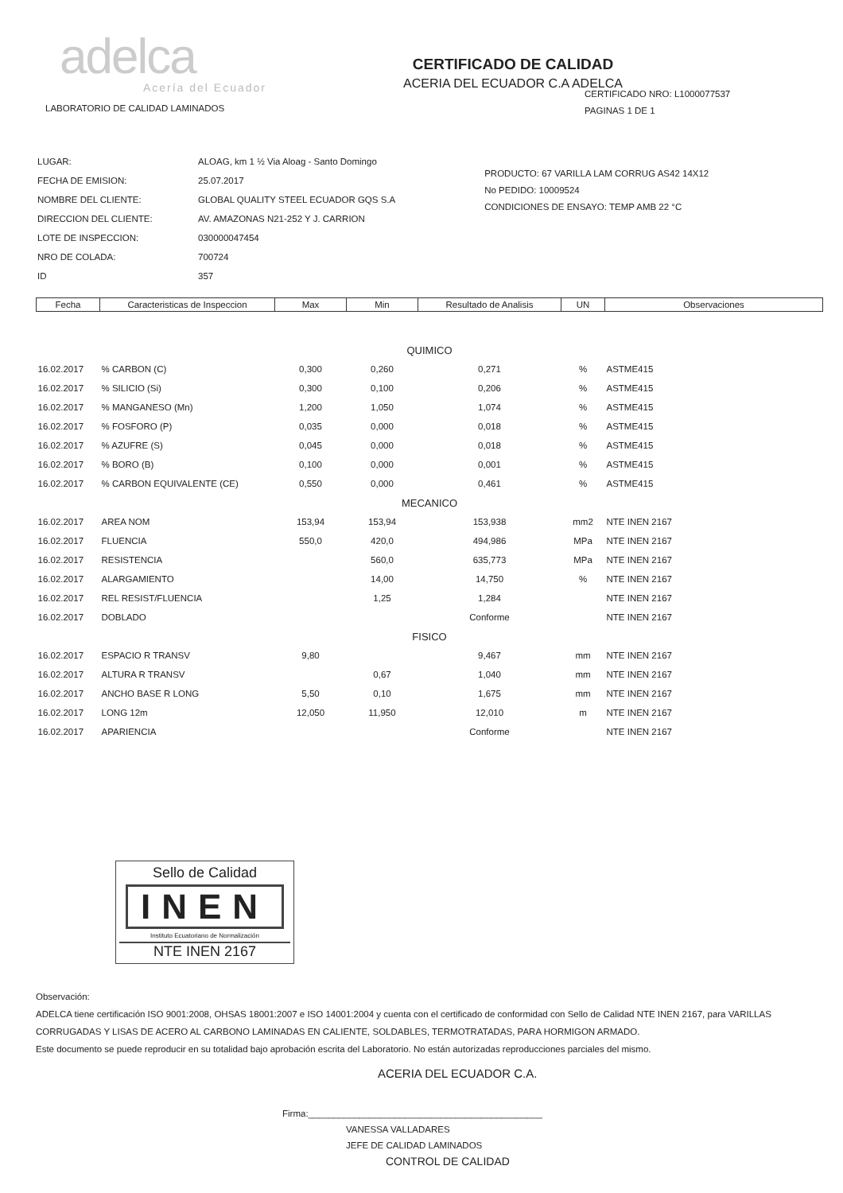adelca
Acería del Ecuador
CERTIFICADO DE CALIDAD
ACERIA DEL ECUADOR C.A ADELCA
CERTIFICADO NRO: L1000077537
PAGINAS 1 DE 1
LABORATORIO DE CALIDAD LAMINADOS
| LUGAR: | ALOAG, km 1 ½ Via Aloag - Santo Domingo |
| FECHA DE EMISION: | 25.07.2017 |
| NOMBRE DEL CLIENTE: | GLOBAL QUALITY STEEL ECUADOR GQS S.A |
| DIRECCION DEL CLIENTE: | AV. AMAZONAS N21-252 Y J. CARRION |
| LOTE DE INSPECCION: | 030000047454 |
| NRO DE COLADA: | 700724 |
| ID | 357 |
PRODUCTO: 67 VARILLA LAM CORRUG AS42 14X12
No PEDIDO: 10009524
CONDICIONES DE ENSAYO: TEMP AMB 22 °C
| Fecha | Caracteristicas de Inspeccion | Max | Min | Resultado de Analisis | UN | Observaciones |
| --- | --- | --- | --- | --- | --- | --- |
| QUIMICO | | | | | | |
| 16.02.2017 | % CARBON (C) | 0,300 | 0,260 | 0,271 | % | ASTME415 |
| 16.02.2017 | % SILICIO (Si) | 0,300 | 0,100 | 0,206 | % | ASTME415 |
| 16.02.2017 | % MANGANESO (Mn) | 1,200 | 1,050 | 1,074 | % | ASTME415 |
| 16.02.2017 | % FOSFORO (P) | 0,035 | 0,000 | 0,018 | % | ASTME415 |
| 16.02.2017 | % AZUFRE (S) | 0,045 | 0,000 | 0,018 | % | ASTME415 |
| 16.02.2017 | % BORO (B) | 0,100 | 0,000 | 0,001 | % | ASTME415 |
| 16.02.2017 | % CARBON EQUIVALENTE (CE) | 0,550 | 0,000 | 0,461 | % | ASTME415 |
| MECANICO | | | | | | |
| 16.02.2017 | AREA NOM | 153,94 | 153,94 | 153,938 | mm2 | NTE INEN 2167 |
| 16.02.2017 | FLUENCIA | 550,0 | 420,0 | 494,986 | MPa | NTE INEN 2167 |
| 16.02.2017 | RESISTENCIA | | 560,0 | 635,773 | MPa | NTE INEN 2167 |
| 16.02.2017 | ALARGAMIENTO | | 14,00 | 14,750 | % | NTE INEN 2167 |
| 16.02.2017 | REL RESIST/FLUENCIA | | 1,25 | 1,284 | | NTE INEN 2167 |
| 16.02.2017 | DOBLADO | | | Conforme | | NTE INEN 2167 |
| FISICO | | | | | | |
| 16.02.2017 | ESPACIO R TRANSV | 9,80 | | 9,467 | mm | NTE INEN 2167 |
| 16.02.2017 | ALTURA R TRANSV | | 0,67 | 1,040 | mm | NTE INEN 2167 |
| 16.02.2017 | ANCHO BASE R LONG | 5,50 | 0,10 | 1,675 | mm | NTE INEN 2167 |
| 16.02.2017 | LONG 12m | 12,050 | 11,950 | 12,010 | m | NTE INEN 2167 |
| 16.02.2017 | APARIENCIA | | | Conforme | | NTE INEN 2167 |
Sello de Calidad
INEN
Instituto Ecuatoriano de Normalización
NTE INEN 2167
Observación:
ADELCA tiene certificación ISO 9001:2008, OHSAS 18001:2007 e ISO 14001:2004 y cuenta con el certificado de conformidad con Sello de Calidad NTE INEN 2167, para VARILLAS CORRUGADAS Y LISAS DE ACERO AL CARBONO LAMINADAS EN CALIENTE, SOLDABLES, TERMOTRATADAS, PARA HORMIGON ARMADO.
Este documento se puede reproducir en su totalidad bajo aprobación escrita del Laboratorio. No están autorizadas reproducciones parciales del mismo.
ACERIA DEL ECUADOR C.A.
Firma:______________________________________________
VANESSA VALLADARES
JEFE DE CALIDAD LAMINADOS
CONTROL DE CALIDAD